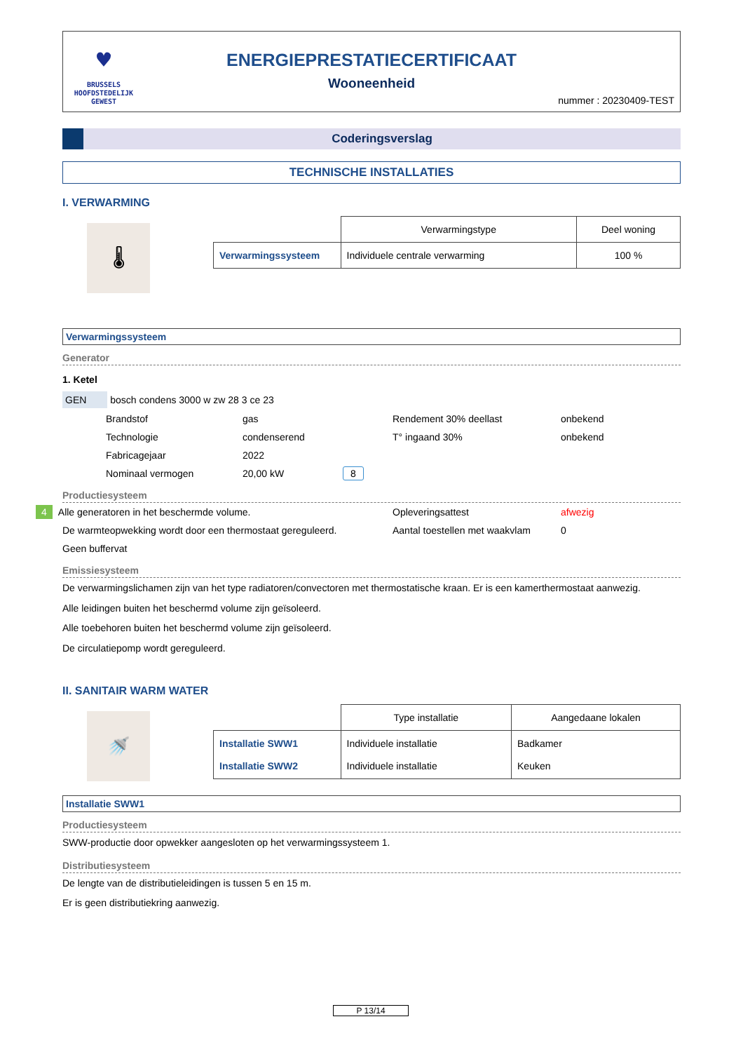♥
BRUSSELS
HOOFDSTEDELIJK
GEWEST
ENERGIEPRESTATIECERTIFICAAT
Wooneenheid
nummer : 20230409-TEST
Coderingsverslag
TECHNISCHE INSTALLATIES
I. VERWARMING
🌡
| | Verwarmingstype | Deel woning |
| Verwarmingssysteem | Individuele centrale verwarming | 100 % |
Verwarmingssysteem
Generator
1. Ketel
GEN bosch condens 3000 w zw 28 3 ce 23
| Brandstof | gas | Rendement 30% deellast | onbekend |
| Technologie | condenserend | T° ingaand 30% | onbekend |
| Fabricagejaar | 2022 | | |
| Nominaal vermogen | 20,00 kW 8 | | |
Productiesysteem
| 4 Alle generatoren in het beschermde volume. | Opleveringsattest | afwezig |
| De warmteopwekking wordt door een thermostaat gereguleerd. | Aantal toestellen met waakvlam | 0 |
| Geen buffervat | | |
Emissiesysteem
De verwarmingslichamen zijn van het type radiatoren/convectoren met thermostatische kraan. Er is een kamerthermostaat aanwezig.
Alle leidingen buiten het beschermd volume zijn geïsoleerd.
Alle toebehoren buiten het beschermd volume zijn geïsoleerd.
De circulatiepomp wordt gereguleerd.
II. SANITAIR WARM WATER
🚿
| | Type installatie | Aangedaane lokalen |
| Installatie SWW1 Installatie SWW2 | Individuele installatie Individuele installatie | Badkamer Keuken |
Installatie SWW1
Productiesysteem
SWW-productie door opwekker aangesloten op het verwarmingssysteem 1.
Distributiesysteem
De lengte van de distributieleidingen is tussen 5 en 15 m.
Er is geen distributiekring aanwezig.
P 13/14